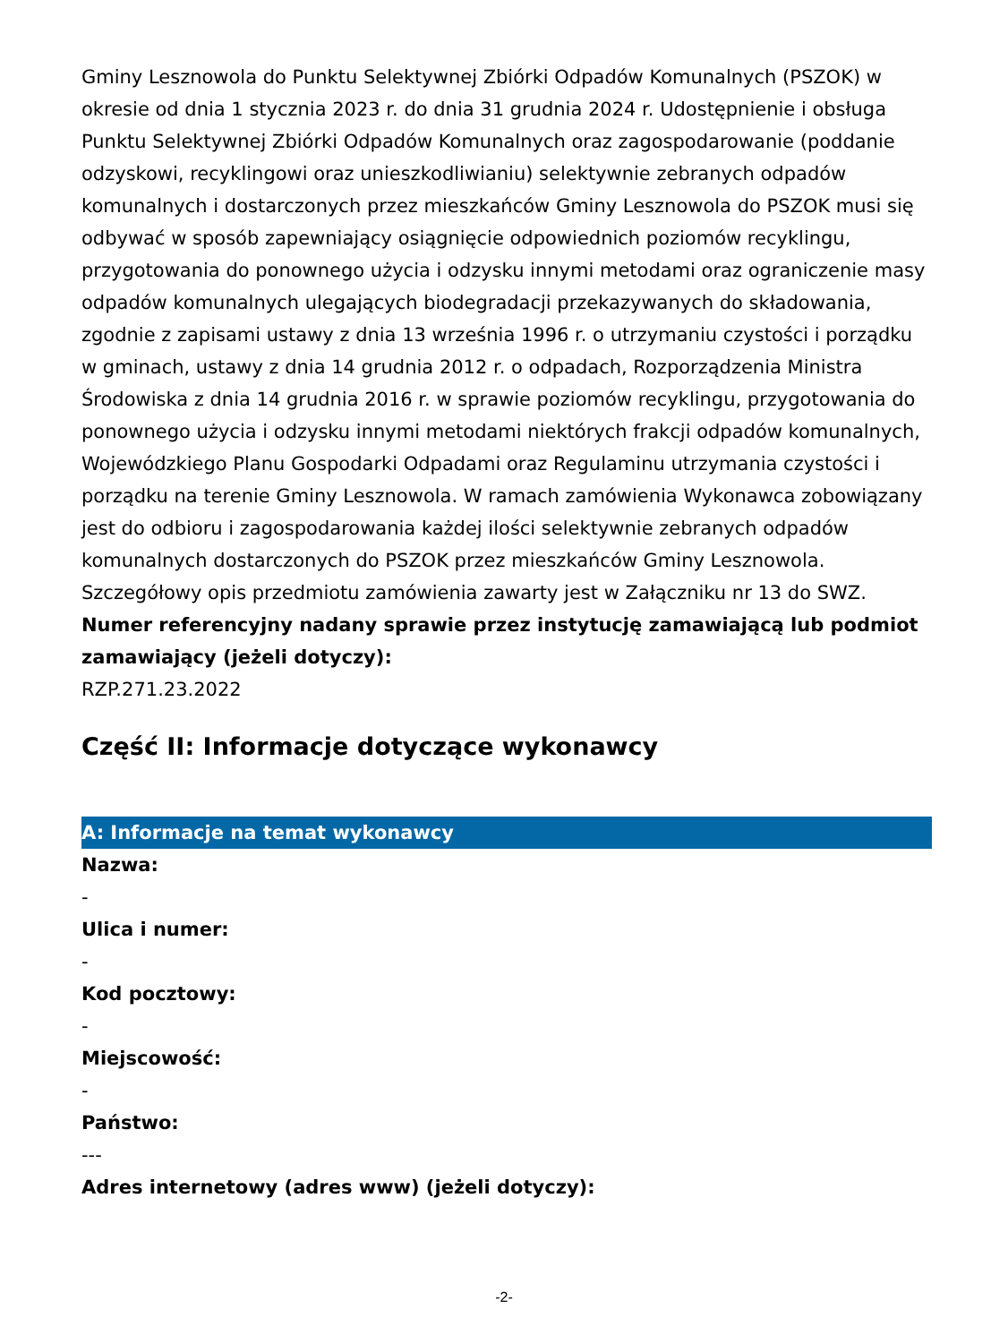Gminy Lesznowola do Punktu Selektywnej Zbiórki Odpadów Komunalnych (PSZOK) w okresie od dnia 1 stycznia 2023 r. do dnia 31 grudnia 2024 r. Udostępnienie i obsługa Punktu Selektywnej Zbiórki Odpadów Komunalnych oraz zagospodarowanie (poddanie odzyskowi, recyklingowi oraz unieszkodliwianiu) selektywnie zebranych odpadów komunalnych i dostarczonych przez mieszkańców Gminy Lesznowola do PSZOK musi się odbywać w sposób zapewniający osiągnięcie odpowiednich poziomów recyklingu, przygotowania do ponownego użycia i odzysku innymi metodami oraz ograniczenie masy odpadów komunalnych ulegających biodegradacji przekazywanych do składowania, zgodnie z zapisami ustawy z dnia 13 września 1996 r. o utrzymaniu czystości i porządku w gminach, ustawy z dnia 14 grudnia 2012 r. o odpadach, Rozporządzenia Ministra Środowiska z dnia 14 grudnia 2016 r. w sprawie poziomów recyklingu, przygotowania do ponownego użycia i odzysku innymi metodami niektórych frakcji odpadów komunalnych, Wojewódzkiego Planu Gospodarki Odpadami oraz Regulaminu utrzymania czystości i porządku na terenie Gminy Lesznowola. W ramach zamówienia Wykonawca zobowiązany jest do odbioru i zagospodarowania każdej ilości selektywnie zebranych odpadów komunalnych dostarczonych do PSZOK przez mieszkańców Gminy Lesznowola. Szczegółowy opis przedmiotu zamówienia zawarty jest w Załączniku nr 13 do SWZ.
Numer referencyjny nadany sprawie przez instytucję zamawiającą lub podmiot zamawiający (jeżeli dotyczy):
RZP.271.23.2022
Część II: Informacje dotyczące wykonawcy
A: Informacje na temat wykonawcy
Nazwa:
-
Ulica i numer:
-
Kod pocztowy:
-
Miejscowość:
-
Państwo:
---
Adres internetowy (adres www) (jeżeli dotyczy):
-2-